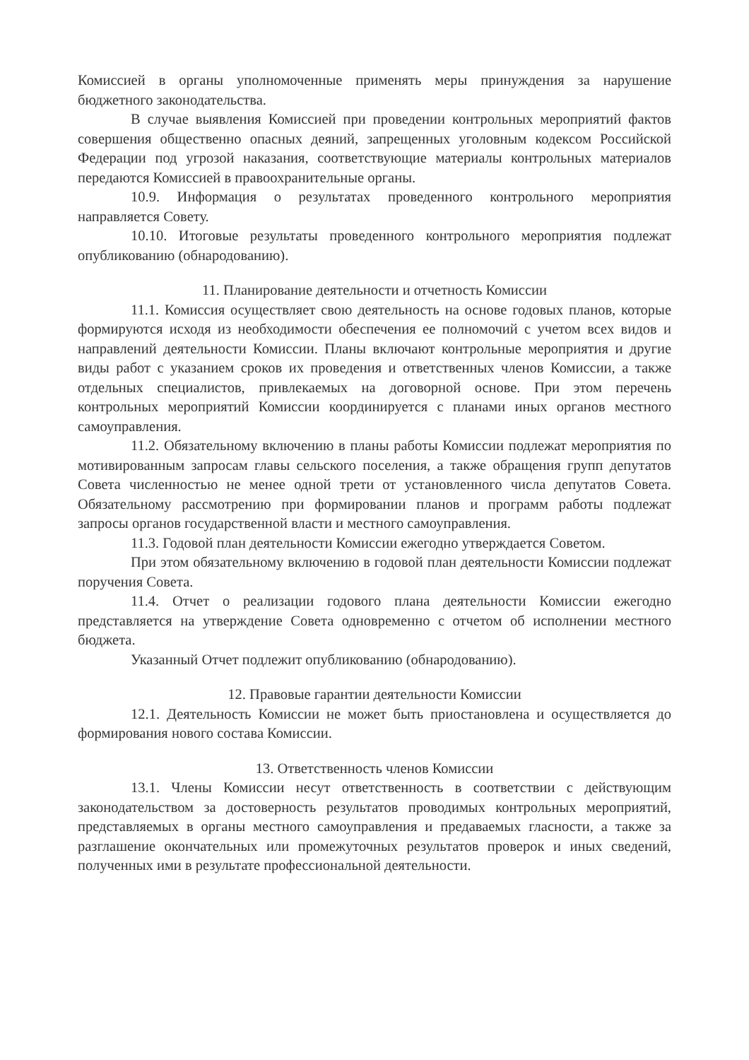Комиссией в органы уполномоченные применять меры принуждения за нарушение бюджетного законодательства.
В случае выявления Комиссией при проведении контрольных мероприятий фактов совершения общественно опасных деяний, запрещенных уголовным кодексом Российской Федерации под угрозой наказания, соответствующие материалы контрольных материалов передаются Комиссией в правоохранительные органы.
10.9. Информация о результатах проведенного контрольного мероприятия направляется Совету.
10.10. Итоговые результаты проведенного контрольного мероприятия подлежат опубликованию (обнародованию).
11. Планирование деятельности и отчетность Комиссии
11.1. Комиссия осуществляет свою деятельность на основе годовых планов, которые формируются исходя из необходимости обеспечения ее полномочий с учетом всех видов и направлений деятельности Комиссии. Планы включают контрольные мероприятия и другие виды работ с указанием сроков их проведения и ответственных членов Комиссии, а также отдельных специалистов, привлекаемых на договорной основе. При этом перечень контрольных мероприятий Комиссии координируется с планами иных органов местного самоуправления.
11.2. Обязательному включению в планы работы Комиссии подлежат мероприятия по мотивированным запросам главы сельского поселения, а также обращения групп депутатов Совета численностью не менее одной трети от установленного числа депутатов Совета. Обязательному рассмотрению при формировании планов и программ работы подлежат запросы органов государственной власти и местного самоуправления.
11.3. Годовой план деятельности Комиссии ежегодно утверждается Советом.
При этом обязательному включению в годовой план деятельности Комиссии подлежат поручения Совета.
11.4. Отчет о реализации годового плана деятельности Комиссии ежегодно представляется на утверждение Совета одновременно с отчетом об исполнении местного бюджета.
Указанный Отчет подлежит опубликованию (обнародованию).
12. Правовые гарантии деятельности Комиссии
12.1. Деятельность Комиссии не может быть приостановлена и осуществляется до формирования нового состава Комиссии.
13. Ответственность членов Комиссии
13.1. Члены Комиссии несут ответственность в соответствии с действующим законодательством за достоверность результатов проводимых контрольных мероприятий, представляемых в органы местного самоуправления и предаваемых гласности, а также за разглашение окончательных или промежуточных результатов проверок и иных сведений, полученных ими в результате профессиональной деятельности.